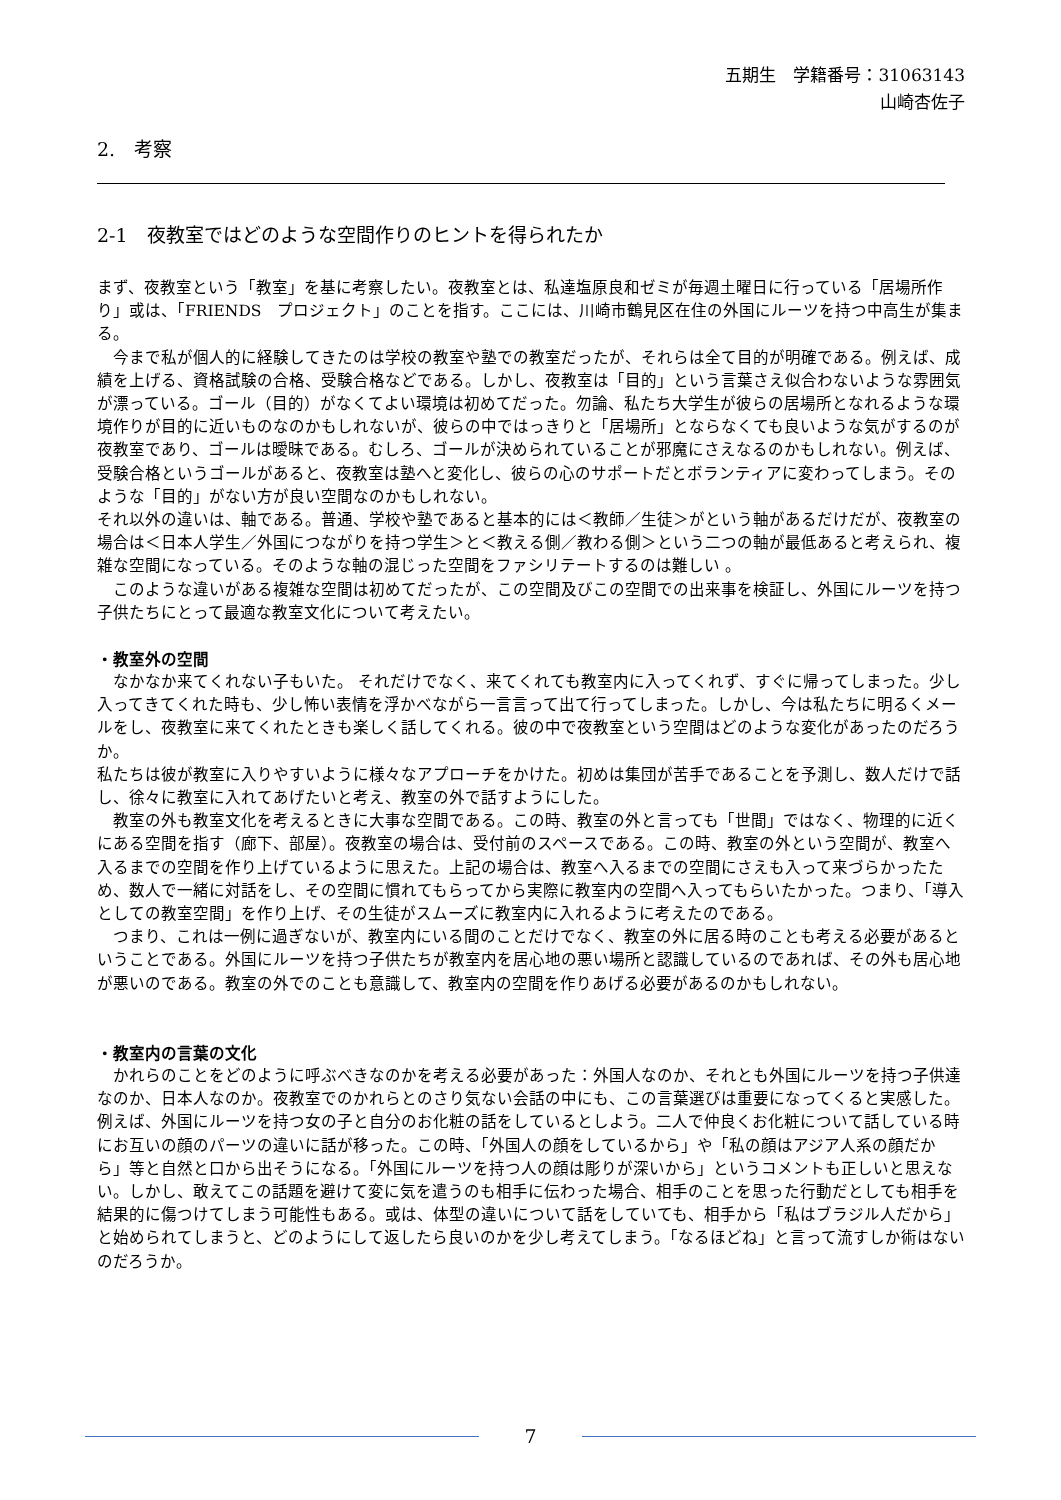五期生　学籍番号：31063143
山崎杏佐子
2.　考察
2-1　夜教室ではどのような空間作りのヒントを得られたか
まず、夜教室という「教室」を基に考察したい。夜教室とは、私達塩原良和ゼミが毎週土曜日に行っている「居場所作り」或は、「FRIENDS　プロジェクト」のことを指す。ここには、川崎市鶴見区在住の外国にルーツを持つ中高生が集まる。
　今まで私が個人的に経験してきたのは学校の教室や塾での教室だったが、それらは全て目的が明確である。例えば、成績を上げる、資格試験の合格、受験合格などである。しかし、夜教室は「目的」という言葉さえ似合わないような雰囲気が漂っている。ゴール（目的）がなくてよい環境は初めてだった。勿論、私たち大学生が彼らの居場所となれるような環境作りが目的に近いものなのかもしれないが、彼らの中ではっきりと「居場所」とならなくても良いような気がするのが夜教室であり、ゴールは曖昧である。むしろ、ゴールが決められていることが邪魔にさえなるのかもしれない。例えば、受験合格というゴールがあると、夜教室は塾へと変化し、彼らの心のサポートだとボランティアに変わってしまう。そのような「目的」がない方が良い空間なのかもしれない。
それ以外の違いは、軸である。普通、学校や塾であると基本的には＜教師／生徒＞がという軸があるだけだが、夜教室の場合は＜日本人学生／外国につながりを持つ学生＞と＜教える側／教わる側＞という二つの軸が最低あると考えられ、複雑な空間になっている。そのような軸の混じった空間をファシリテートするのは難しい 。
　このような違いがある複雑な空間は初めてだったが、この空間及びこの空間での出来事を検証し、外国にルーツを持つ子供たちにとって最適な教室文化について考えたい。
・教室外の空間
　なかなか来てくれない子もいた。 それだけでなく、来てくれても教室内に入ってくれず、すぐに帰ってしまった。少し入ってきてくれた時も、少し怖い表情を浮かべながら一言言って出て行ってしまった。しかし、今は私たちに明るくメールをし、夜教室に来てくれたときも楽しく話してくれる。彼の中で夜教室という空間はどのような変化があったのだろうか。
私たちは彼が教室に入りやすいように様々なアプローチをかけた。初めは集団が苦手であることを予測し、数人だけで話し、徐々に教室に入れてあげたいと考え、教室の外で話すようにした。
　教室の外も教室文化を考えるときに大事な空間である。この時、教室の外と言っても「世間」ではなく、物理的に近くにある空間を指す（廊下、部屋）。夜教室の場合は、受付前のスペースである。この時、教室の外という空間が、教室へ入るまでの空間を作り上げているように思えた。上記の場合は、教室へ入るまでの空間にさえも入って来づらかったため、数人で一緒に対話をし、その空間に慣れてもらってから実際に教室内の空間へ入ってもらいたかった。つまり、「導入としての教室空間」を作り上げ、その生徒がスムーズに教室内に入れるように考えたのである。
　つまり、これは一例に過ぎないが、教室内にいる間のことだけでなく、教室の外に居る時のことも考える必要があるということである。外国にルーツを持つ子供たちが教室内を居心地の悪い場所と認識しているのであれば、その外も居心地が悪いのである。教室の外でのことも意識して、教室内の空間を作りあげる必要があるのかもしれない。
・教室内の言葉の文化
　かれらのことをどのように呼ぶべきなのかを考える必要があった：外国人なのか、それとも外国にルーツを持つ子供達なのか、日本人なのか。夜教室でのかれらとのさり気ない会話の中にも、この言葉選びは重要になってくると実感した。例えば、外国にルーツを持つ女の子と自分のお化粧の話をしているとしよう。二人で仲良くお化粧について話している時にお互いの顔のパーツの違いに話が移った。この時、「外国人の顔をしているから」や「私の顔はアジア人系の顔だから」等と自然と口から出そうになる。「外国にルーツを持つ人の顔は彫りが深いから」というコメントも正しいと思えない。しかし、敢えてこの話題を避けて変に気を遣うのも相手に伝わった場合、相手のことを思った行動だとしても相手を結果的に傷つけてしまう可能性もある。或は、体型の違いについて話をしていても、相手から「私はブラジル人だから」と始められてしまうと、どのようにして返したら良いのかを少し考えてしまう。「なるほどね」と言って流すしか術はないのだろうか。
7